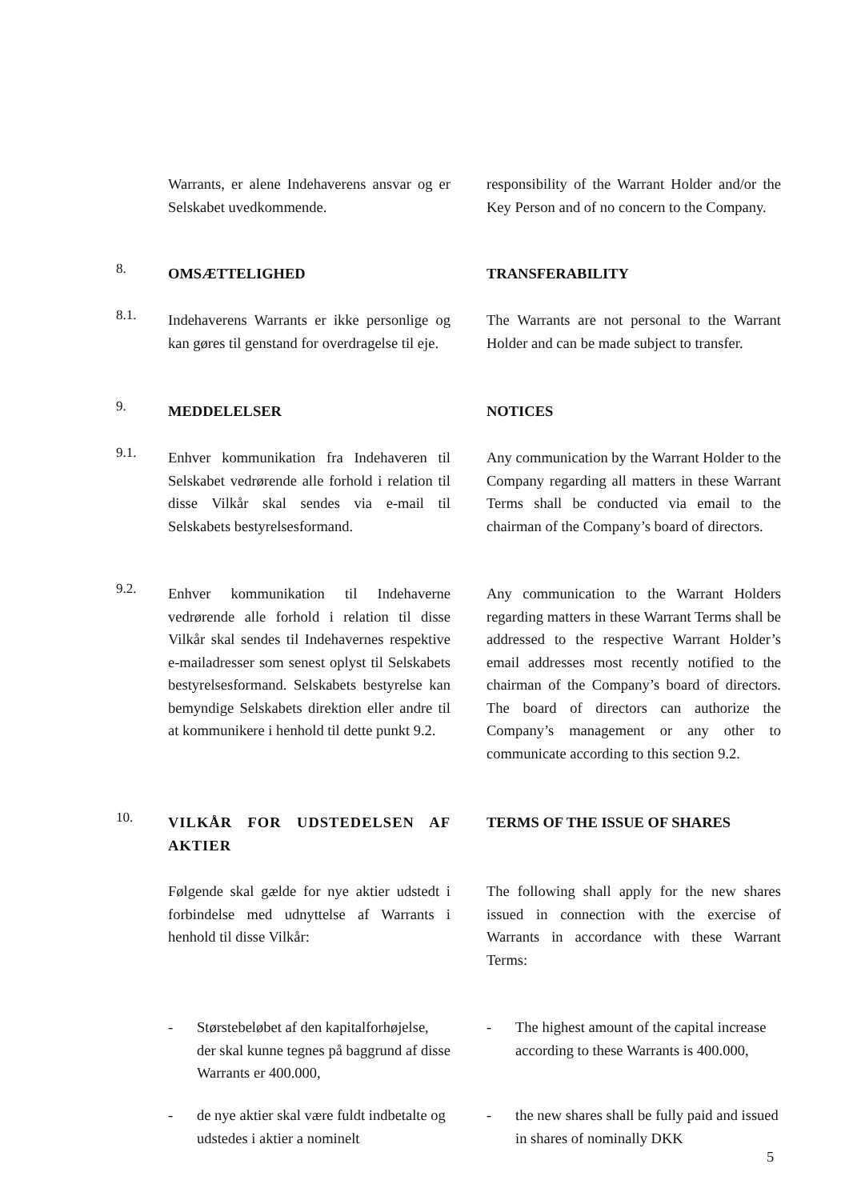Warrants, er alene Indehaverens ansvar og er Selskabet uvedkommende.
responsibility of the Warrant Holder and/or the Key Person and of no concern to the Company.
8.
OMSÆTTELIGHED TRANSFERABILITY
8.1.
Indehaverens Warrants er ikke personlige og kan gøres til genstand for overdragelse til eje.
The Warrants are not personal to the Warrant Holder and can be made subject to transfer.
9.
MEDDELELSER NOTICES
9.1.
Enhver kommunikation fra Indehaveren til Selskabet vedrørende alle forhold i relation til disse Vilkår skal sendes via e-mail til Selskabets bestyrelsesformand.
Any communication by the Warrant Holder to the Company regarding all matters in these Warrant Terms shall be conducted via email to the chairman of the Company’s board of directors.
9.2.
Enhver kommunikation til Indehaverne vedrørende alle forhold i relation til disse Vilkår skal sendes til Indehavernes respektive e-mailadresser som senest oplyst til Selskabets bestyrelsesformand. Selskabets bestyrelse kan bemyndige Selskabets direktion eller andre til at kommunikere i henhold til dette punkt 9.2.
Any communication to the Warrant Holders regarding matters in these Warrant Terms shall be addressed to the respective Warrant Holder’s email addresses most recently notified to the chairman of the Company’s board of directors. The board of directors can authorize the Company’s management or any other to communicate according to this section 9.2.
10.
VILKÅR FOR UDSTEDELSEN AF AKTIER
TERMS OF THE ISSUE OF SHARES
Følgende skal gælde for nye aktier udstedt i forbindelse med udnyttelse af Warrants i henhold til disse Vilkår:
The following shall apply for the new shares issued in connection with the exercise of Warrants in accordance with these Warrant Terms:
- Størstebeløbet af den kapitalforhøjelse, der skal kunne tegnes på baggrund af disse Warrants er 400.000,
- The highest amount of the capital increase according to these Warrants is 400.000,
- de nye aktier skal være fuldt indbetalte og udstedes i aktier a nominelt
- the new shares shall be fully paid and issued in shares of nominally DKK
5